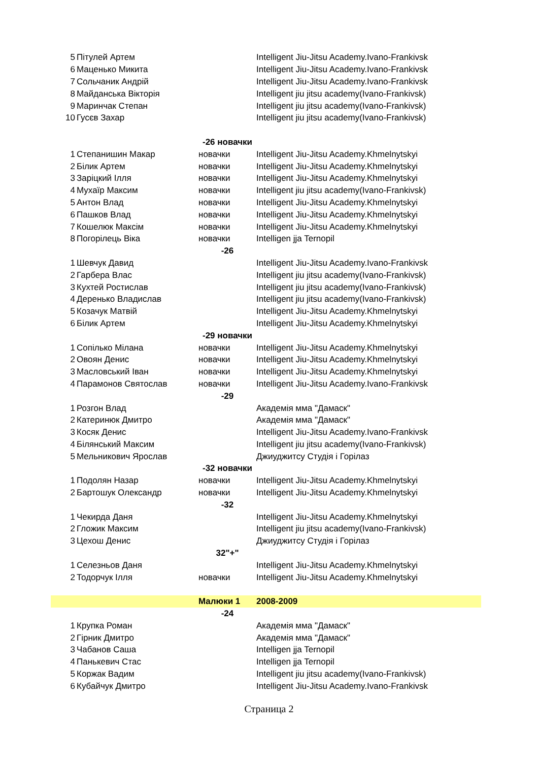| 5 | Пітулей Артем | | Intelligent Jiu-Jitsu Academy.Ivano-Frankivsk |
| 6 | Маценько Микита | | Intelligent Jiu-Jitsu Academy.Ivano-Frankivsk |
| 7 | Сольчаник Андрій | | Intelligent Jiu-Jitsu Academy.Ivano-Frankivsk |
| 8 | Майданська Вікторія | | Intelligent jiu jitsu academy(Ivano-Frankivsk) |
| 9 | Маринчак Степан | | Intelligent jiu jitsu academy(Ivano-Frankivsk) |
| 10 | Гусєв Захар | | Intelligent jiu jitsu academy(Ivano-Frankivsk) |
| | | -26 новачки | |
| 1 | Степанишин Макар | новачки | Intelligent Jiu-Jitsu Academy.Khmelnytskyi |
| 2 | Білик Артем | новачки | Intelligent Jiu-Jitsu Academy.Khmelnytskyi |
| 3 | Заріцкий Ілля | новачки | Intelligent Jiu-Jitsu Academy.Khmelnytskyi |
| 4 | Мухаїр Максим | новачки | Intelligent jiu jitsu academy(Ivano-Frankivsk) |
| 5 | Антон Влад | новачки | Intelligent Jiu-Jitsu Academy.Khmelnytskyi |
| 6 | Пашков Влад | новачки | Intelligent Jiu-Jitsu Academy.Khmelnytskyi |
| 7 | Кошелюк Максім | новачки | Intelligent Jiu-Jitsu Academy.Khmelnytskyi |
| 8 | Погорілець Віка | новачки | Intelligen jja Ternopil |
| | | -26 | |
| 1 | Шевчук Давид | | Intelligent Jiu-Jitsu Academy.Ivano-Frankivsk |
| 2 | Гарбера Влас | | Intelligent jiu jitsu academy(Ivano-Frankivsk) |
| 3 | Кухтей Ростислав | | Intelligent jiu jitsu academy(Ivano-Frankivsk) |
| 4 | Деренько Владислав | | Intelligent jiu jitsu academy(Ivano-Frankivsk) |
| 5 | Козачук Матвій | | Intelligent Jiu-Jitsu Academy.Khmelnytskyi |
| 6 | Білик Артем | | Intelligent Jiu-Jitsu Academy.Khmelnytskyi |
| | | -29 новачки | |
| 1 | Сопілько Мілана | новачки | Intelligent Jiu-Jitsu Academy.Khmelnytskyi |
| 2 | Овоян Денис | новачки | Intelligent Jiu-Jitsu Academy.Khmelnytskyi |
| 3 | Масловський Іван | новачки | Intelligent Jiu-Jitsu Academy.Khmelnytskyi |
| 4 | Парамонов Святослав | новачки | Intelligent Jiu-Jitsu Academy.Ivano-Frankivsk |
| | | -29 | |
| 1 | Розгон Влад | | Академія мма "Дамаск" |
| 2 | Катеринюк Дмитро | | Академія мма "Дамаск" |
| 3 | Косяк Денис | | Intelligent Jiu-Jitsu Academy.Ivano-Frankivsk |
| 4 | Білянський Максим | | Intelligent jiu jitsu academy(Ivano-Frankivsk) |
| 5 | Мельникович Ярослав | | Джиуджитсу Студія і Горілаз |
| | | -32 новачки | |
| 1 | Подолян Назар | новачки | Intelligent Jiu-Jitsu Academy.Khmelnytskyi |
| 2 | Бартошук Олександр | новачки | Intelligent Jiu-Jitsu Academy.Khmelnytskyi |
| | | -32 | |
| 1 | Чекирда Даня | | Intelligent Jiu-Jitsu Academy.Khmelnytskyi |
| 2 | Гложик Максим | | Intelligent jiu jitsu academy(Ivano-Frankivsk) |
| 3 | Цехош Денис | | Джиуджитсу Студія і Горілаз |
| | | 32"+" | |
| 1 | Селезньов Даня | | Intelligent Jiu-Jitsu Academy.Khmelnytskyi |
| 2 | Тодорчук Ілля | новачки | Intelligent Jiu-Jitsu Academy.Khmelnytskyi |
| | | Малюки 1 | 2008-2009 |
| | | -24 | |
| 1 | Крупка Роман | | Академія мма "Дамаск" |
| 2 | Гірник Дмитро | | Академія мма "Дамаск" |
| 3 | Чабанов Саша | | Intelligen jja Ternopil |
| 4 | Панькевич Стас | | Intelligen jja Ternopil |
| 5 | Коржак Вадим | | Intelligent jiu jitsu academy(Ivano-Frankivsk) |
| 6 | Кубайчук Дмитро | | Intelligent Jiu-Jitsu Academy.Ivano-Frankivsk |
Страница 2